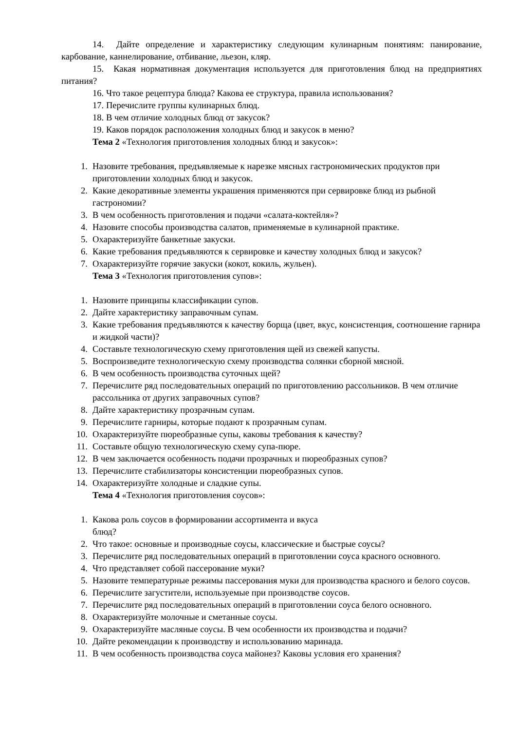14. Дайте определение и характеристику следующим кулинарным понятиям: панирование, карбование, каннелирование, отбивание, льезон, кляр.
15. Какая нормативная документация используется для приготовления блюд на предприятиях питания?
16. Что такое рецептура блюда? Какова ее структура, правила использования?
17. Перечислите группы кулинарных блюд.
18. В чем отличие холодных блюд от закусок?
19. Каков порядок расположения холодных блюд и закусок в меню?
Тема 2 «Технология приготовления холодных блюд и закусок»:
1. Назовите требования, предъявляемые к нарезке мясных гастрономических продуктов при приготовлении холодных блюд и закусок.
2. Какие декоративные элементы украшения применяются при сервировке блюд из рыбной гастрономии?
3. В чем особенность приготовления и подачи «салата-коктейля»?
4. Назовите способы производства салатов, применяемые в кулинарной практике.
5. Охарактеризуйте банкетные закуски.
6. Какие требования предъявляются к сервировке и качеству холодных блюд и закусок?
7. Охарактеризуйте горячие закуски (кокот, кокиль, жульен).
Тема 3 «Технология приготовления супов»:
1. Назовите принципы классификации супов.
2. Дайте характеристику заправочным супам.
3. Какие требования предъявляются к качеству борща (цвет, вкус, консистенция, соотношение гарнира и жидкой части)?
4. Составьте технологическую схему приготовления щей из свежей капусты.
5. Воспроизведите технологическую схему производства солянки сборной мясной.
6. В чем особенность производства суточных щей?
7. Перечислите ряд последовательных операций по приготовлению рассольников. В чем отличие рассольника от других заправочных супов?
8. Дайте характеристику прозрачным супам.
9. Перечислите гарниры, которые подают к прозрачным супам.
10. Охарактеризуйте пюреобразные супы, каковы требования к качеству?
11. Составьте общую технологическую схему супа-пюре.
12. В чем заключается особенность подачи прозрачных и пюреобразных супов?
13. Перечислите стабилизаторы консистенции пюреобразных супов.
14. Охарактеризуйте холодные и сладкие супы.
Тема 4 «Технология приготовления соусов»:
1. Какова роль соусов в формировании ассортимента и вкуса
блюд?
2. Что такое: основные и производные соусы, классические и быстрые соусы?
3. Перечислите ряд последовательных операций в приготовлении соуса красного основного.
4. Что представляет собой пассерование муки?
5. Назовите температурные режимы пассерования муки для производства красного и белого соусов.
6. Перечислите загустители, используемые при производстве соусов.
7. Перечислите ряд последовательных операций в приготовлении соуса белого основного.
8. Охарактеризуйте молочные и сметанные соусы.
9. Охарактеризуйте масляные соусы. В чем особенности их производства и подачи?
10. Дайте рекомендации к производству и использованию маринада.
11. В чем особенность производства соуса майонез? Каковы условия его хранения?